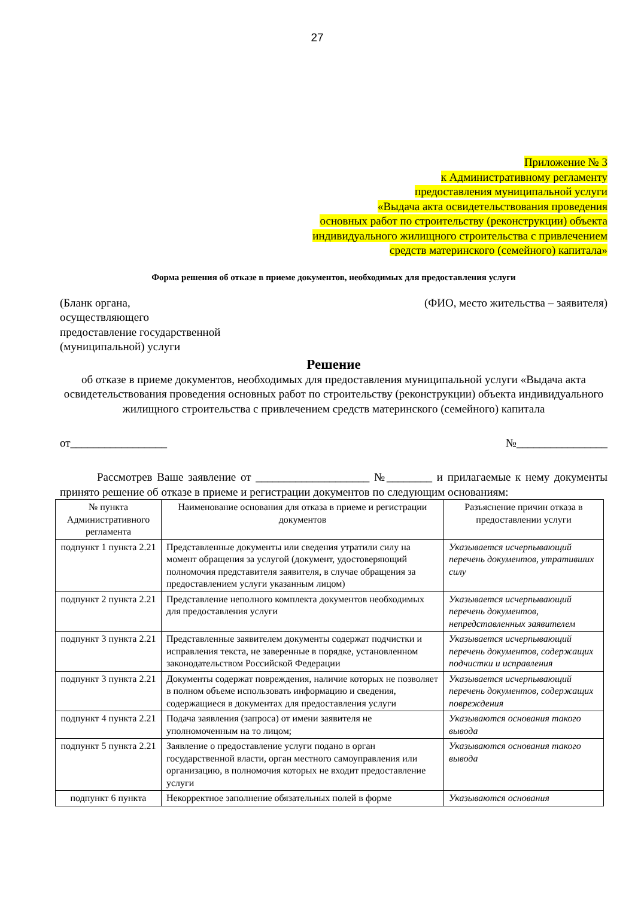27
Приложение № 3
к Административному регламенту
предоставления муниципальной услуги
«Выдача акта освидетельствования проведения
основных работ по строительству (реконструкции) объекта
индивидуального жилищного строительства с привлечением
средств материнского (семейного) капитала»
Форма решения об отказе в приеме документов, необходимых для предоставления услуги
(Бланк органа,
осуществляющего
предоставление государственной
(муниципальной) услуги
(ФИО, место жительства – заявителя)
Решение
об отказе в приеме документов, необходимых для предоставления муниципальной услуги «Выдача акта освидетельствования проведения основных работ по строительству (реконструкции) объекта индивидуального жилищного строительства с привлечением средств материнского (семейного) капитала
от_________________ №________________
Рассмотрев Ваше заявление от ____________________ №________ и прилагаемые к нему документы принято решение об отказе в приеме и регистрации документов по следующим основаниям:
| № пункта Административного регламента | Наименование основания для отказа в приеме и регистрации документов | Разъяснение причин отказа в предоставлении услуги |
| --- | --- | --- |
| подпункт 1 пункта 2.21 | Представленные документы или сведения утратили силу на момент обращения за услугой (документ, удостоверяющий полномочия представителя заявителя, в случае обращения за предоставлением услуги указанным лицом) | Указывается исчерпывающий перечень документов, утративших силу |
| подпункт 2 пункта 2.21 | Представление неполного комплекта документов необходимых для предоставления услуги | Указывается исчерпывающий перечень документов, непредставленных заявителем |
| подпункт 3 пункта 2.21 | Представленные заявителем документы содержат подчистки и исправления текста, не заверенные в порядке, установленном законодательством Российской Федерации | Указывается исчерпывающий перечень документов, содержащих подчистки и исправления |
| подпункт 3 пункта 2.21 | Документы содержат повреждения, наличие которых не позволяет в полном объеме использовать информацию и сведения, содержащиеся в документах для предоставления услуги | Указывается исчерпывающий перечень документов, содержащих повреждения |
| подпункт 4 пункта 2.21 | Подача заявления (запроса) от имени заявителя не уполномоченным на то лицом; | Указываются основания такого вывода |
| подпункт 5 пункта 2.21 | Заявление о предоставление услуги подано в орган государственной власти, орган местного самоуправления или организацию, в полномочия которых не входит предоставление услуги | Указываются основания такого вывода |
| подпункт 6 пункта | Некорректное заполнение обязательных полей в форме | Указываются основания |